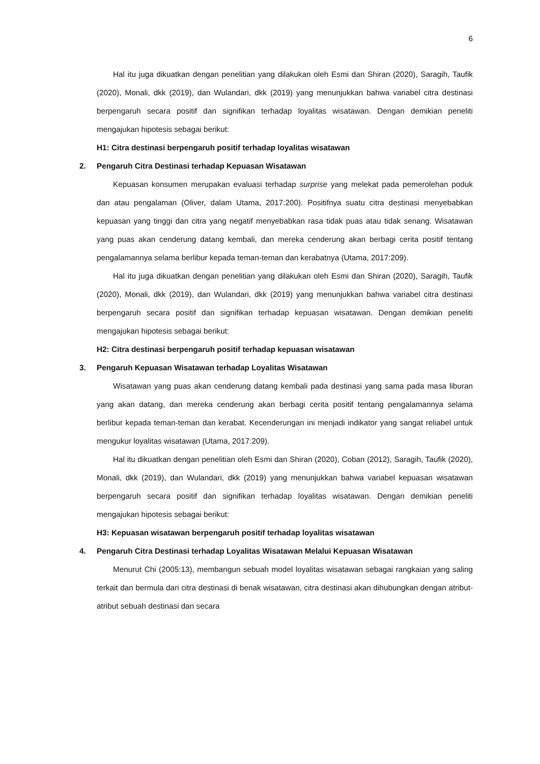6
Hal itu juga dikuatkan dengan penelitian yang dilakukan oleh Esmi dan Shiran (2020), Saragih, Taufik (2020), Monali, dkk (2019), dan Wulandari, dkk (2019) yang menunjukkan bahwa variabel citra destinasi berpengaruh secara positif dan signifikan terhadap loyalitas wisatawan. Dengan demikian peneliti mengajukan hipotesis sebagai berikut:
H1: Citra destinasi berpengaruh positif terhadap loyalitas wisatawan
2. Pengaruh Citra Destinasi terhadap Kepuasan Wisatawan
Kepuasan konsumen merupakan evaluasi terhadap surprise yang melekat pada pemerolehan poduk dan atau pengalaman (Oliver, dalam Utama, 2017:200). Positifnya suatu citra destinasi menyebabkan kepuasan yang tinggi dan citra yang negatif menyebabkan rasa tidak puas atau tidak senang. Wisatawan yang puas akan cenderung datang kembali, dan mereka cenderung akan berbagi cerita positif tentang pengalamannya selama berlibur kepada teman-teman dan kerabatnya (Utama, 2017:209).
Hal itu juga dikuatkan dengan penelitian yang dilakukan oleh Esmi dan Shiran (2020), Saragih, Taufik (2020), Monali, dkk (2019), dan Wulandari, dkk (2019) yang menunjukkan bahwa variabel citra destinasi berpengaruh secara positif dan signifikan terhadap kepuasan wisatawan. Dengan demikian peneliti mengajukan hipotesis sebagai berikut:
H2: Citra destinasi berpengaruh positif terhadap kepuasan wisatawan
3. Pengaruh Kepuasan Wisatawan terhadap Loyalitas Wisatawan
Wisatawan yang puas akan cenderung datang kembali pada destinasi yang sama pada masa liburan yang akan datang, dan mereka cenderung akan berbagi cerita positif tentang pengalamannya selama berlibur kepada teman-teman dan kerabat. Kecenderungan ini menjadi indikator yang sangat reliabel untuk mengukur loyalitas wisatawan (Utama, 2017:209).
Hal itu dikuatkan dengan penelitian oleh Esmi dan Shiran (2020), Coban (2012), Saragih, Taufik (2020), Monali, dkk (2019), dan Wulandari, dkk (2019) yang menunjukkan bahwa variabel kepuasan wisatawan berpengaruh secara positif dan signifikan terhadap loyalitas wisatawan. Dengan demikian peneliti mengajukan hipotesis sebagai berikut:
H3: Kepuasan wisatawan berpengaruh positif terhadap loyalitas wisatawan
4. Pengaruh Citra Destinasi terhadap Loyalitas Wisatawan Melalui Kepuasan Wisatawan
Menurut Chi (2005:13), membangun sebuah model loyalitas wisatawan sebagai rangkaian yang saling terkait dan bermula dari citra destinasi di benak wisatawan, citra destinasi akan dihubungkan dengan atribut-atribut sebuah destinasi dan secara